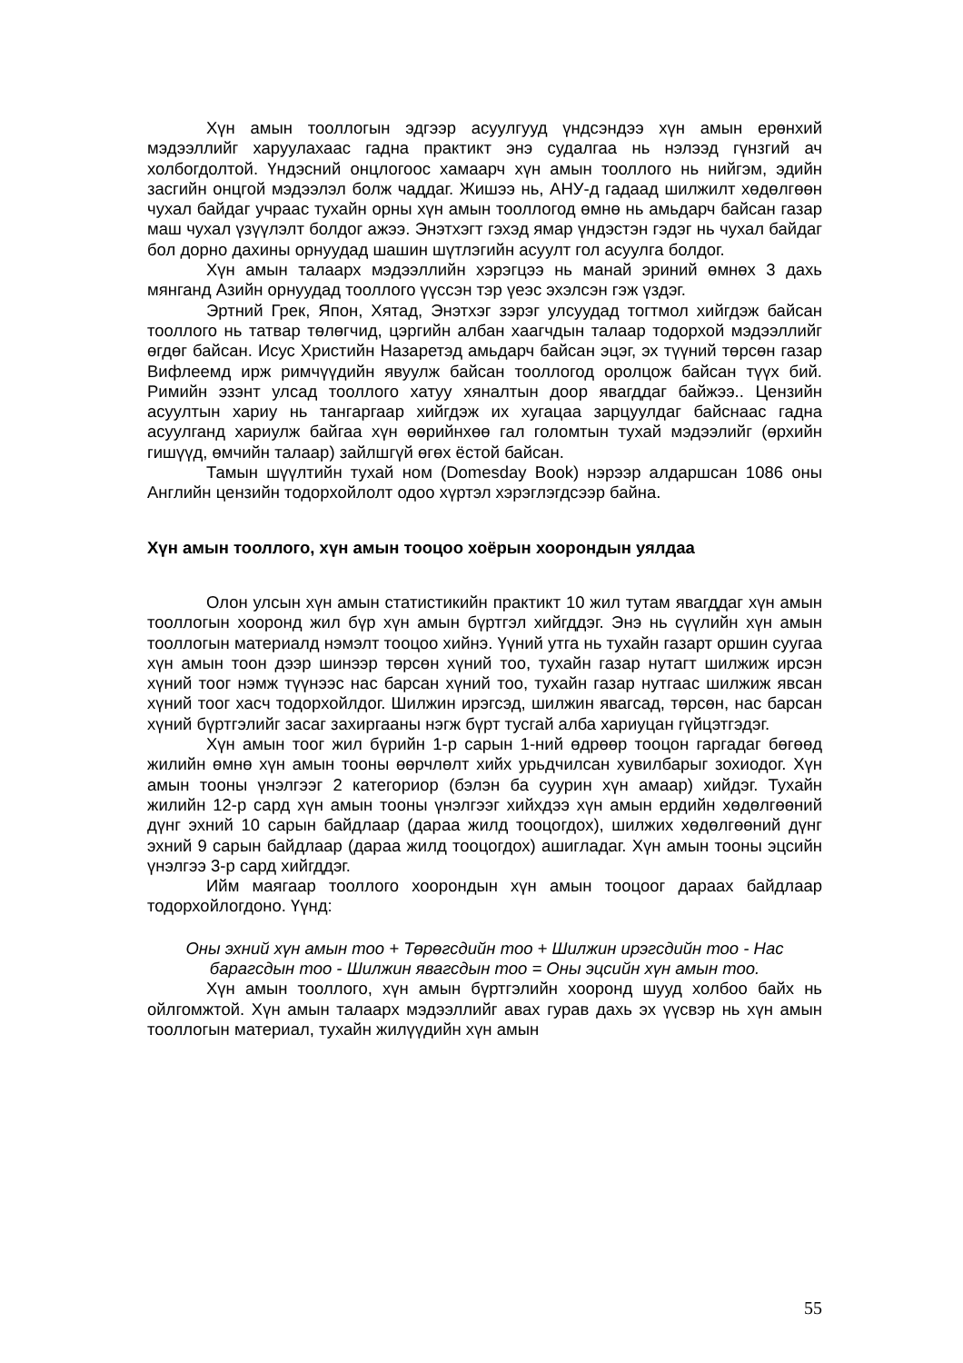Хүн амын тооллогын эдгээр асуулгууд үндсэндээ хүн амын ерөнхий мэдээллийг харуулахаас гадна практикт энэ судалгаа нь нэлээд гүнзгий ач холбогдолтой. Үндэсний онцлогоос хамаарч хүн амын тооллого нь нийгэм, эдийн засгийн онцгой мэдээлэл болж чаддаг. Жишээ нь, АНУ-д гадаад шилжилт хөдөлгөөн чухал байдаг учраас тухайн орны хүн амын тооллогод өмнө нь амьдарч байсан газар маш чухал үзүүлэлт болдог ажээ. Энэтхэгт гэхэд ямар үндэстэн гэдэг нь чухал байдаг бол дорно дахины орнуудад шашин шүтлэгийн асуулт гол асуулга болдог.
Хүн амын талаарх мэдээллийн хэрэгцээ нь манай эриний өмнөх 3 дахь мянганд Азийн орнуудад тооллого үүссэн тэр үеэс эхэлсэн гэж үздэг.
Эртний Грек, Япон, Хятад, Энэтхэг зэрэг улсуудад тогтмол хийгдэж байсан тооллого нь татвар төлөгчид, цэргийн албан хаагчдын талаар тодорхой мэдээллийг өгдөг байсан. Исус Христийн Назаретэд амьдарч байсан эцэг, эх түүний төрсөн газар Вифлеемд ирж римчүүдийн явуулж байсан тооллогод оролцож байсан түүх бий. Римийн эзэнт улсад тооллого хатуу хяналтын доор явагддаг байжээ.. Цензийн асуултын хариу нь тангаргаар хийгдэж их хугацаа зарцуулдаг байснаас гадна асуулганд хариулж байгаа хүн өөрийнхөө гал голомтын тухай мэдээлийг (өрхийн гишүүд, өмчийн талаар) зайлшгүй өгөх ёстой байсан.
Тамын шүүлтийн тухай ном (Domesday Book) нэрээр алдаршсан 1086 оны Английн цензийн тодорхойлолт одоо хүртэл хэрэглэгдсээр байна.
Хүн амын тооллого, хүн амын тооцоо хоёрын хоорондын уялдаа
Олон улсын хүн амын статистикийн практикт 10 жил тутам явагддаг хүн амын тооллогын хооронд жил бүр хүн амын бүртгэл хийгддэг. Энэ нь сүүлийн хүн амын тооллогын материалд нэмэлт тооцоо хийнэ. Үүний утга нь тухайн газарт оршин суугаа хүн амын тоон дээр шинээр төрсөн хүний тоо, тухайн газар нутагт шилжиж ирсэн хүний тоог нэмж түүнээс нас барсан хүний тоо, тухайн газар нутгаас шилжиж явсан хүний тоог хасч тодорхойлдог. Шилжин ирэгсэд, шилжин явагсад, төрсөн, нас барсан хүний бүртгэлийг засаг захиргааны нэгж бүрт тусгай алба хариуцан гүйцэтгэдэг.
Хүн амын тоог жил бүрийн 1-р сарын 1-ний өдрөөр тооцон гаргадаг бөгөөд жилийн өмнө хүн амын тооны өөрчлөлт хийх урьдчилсан хувилбарыг зохиодог. Хүн амын тооны үнэлгээг 2 категориор (бэлэн ба суурин хүн амаар) хийдэг. Тухайн жилийн 12-р сард хүн амын тооны үнэлгээг хийхдээ хүн амын ердийн хөдөлгөөний дүнг эхний 10 сарын байдлаар (дараа жилд тооцогдох), шилжих хөдөлгөөний дүнг эхний 9 сарын байдлаар (дараа жилд тооцогдох) ашигладаг. Хүн амын тооны эцсийн үнэлгээ 3-р сард хийгддэг.
Ийм маягаар тооллого хоорондын хүн амын тооцоог дараах байдлаар тодорхойлогдоно. Үүнд:
Оны эхний хүн амын тоо + Төрөгсдийн тоо + Шилжин ирэгсдийн тоо - Нас барагсдын тоо - Шилжин явагсдын тоо = Оны эцсийн хүн амын тоо.
Хүн амын тооллого, хүн амын бүртгэлийн хооронд шууд холбоо байх нь ойлгомжтой. Хүн амын талаарх мэдээллийг авах гурав дахь эх үүсвэр нь хүн амын тооллогын материал, тухайн жилүүдийн хүн амын
55